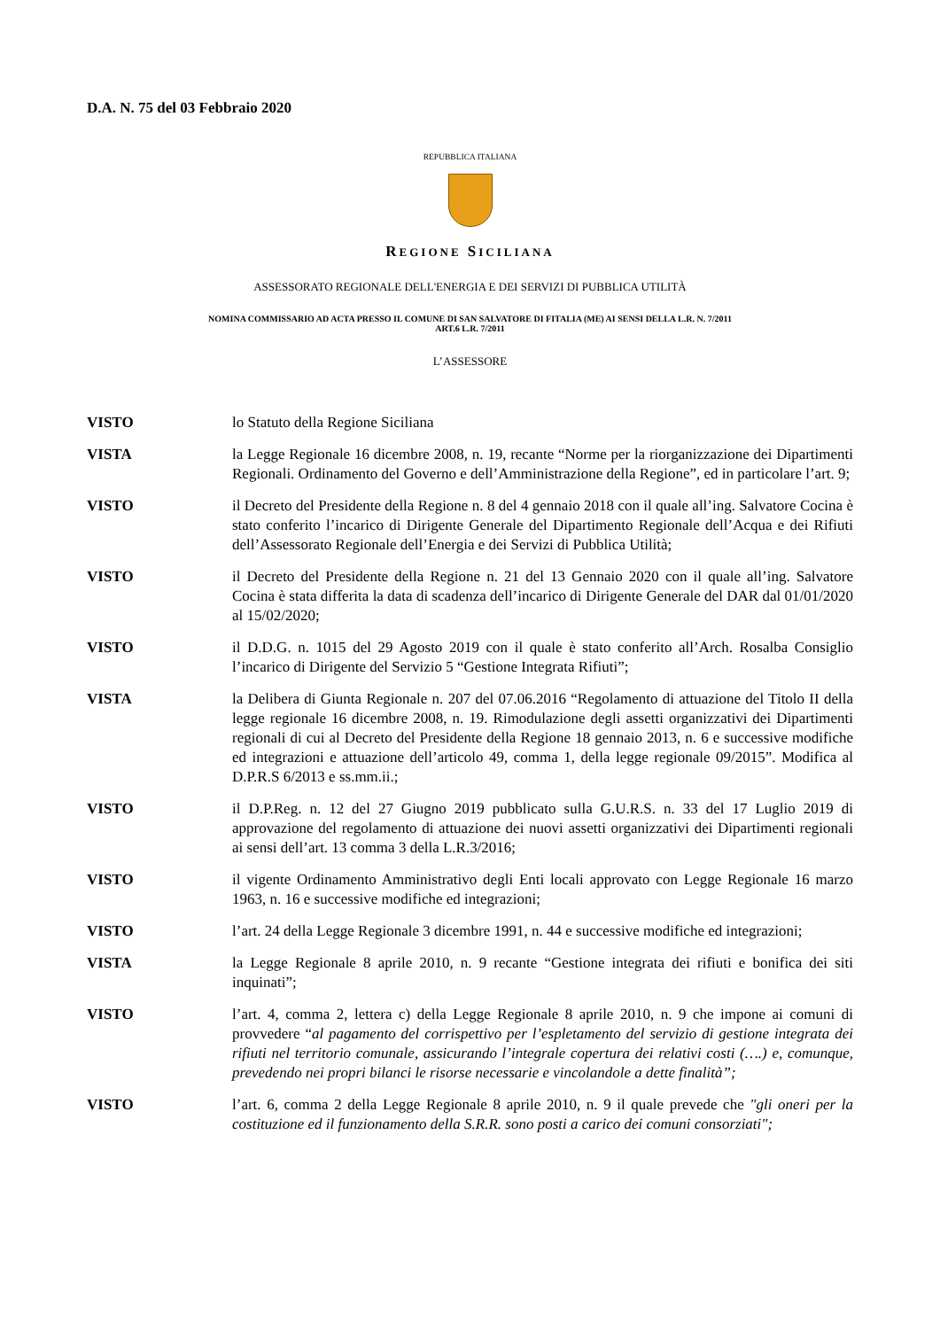D.A. N. 75 del 03 Febbraio 2020
REPUBBLICA ITALIANA
REGIONE SICILIANA
ASSESSORATO REGIONALE DELL'ENERGIA E DEI SERVIZI DI PUBBLICA UTILITÀ
NOMINA COMMISSARIO AD ACTA PRESSO IL COMUNE DI SAN SALVATORE DI FITALIA (ME) AI SENSI DELLA L.R. N. 7/2011
ART.6 L.R. 7/2011
L’ASSESSORE
VISTO lo Statuto della Regione Siciliana
VISTA la Legge Regionale 16 dicembre 2008, n. 19, recante “Norme per la riorganizzazione dei Dipartimenti Regionali. Ordinamento del Governo e dell’Amministrazione della Regione”, ed in particolare l’art. 9;
VISTO il Decreto del Presidente della Regione n. 8 del 4 gennaio 2018 con il quale all’ing. Salvatore Cocina è stato conferito l’incarico di Dirigente Generale del Dipartimento Regionale dell’Acqua e dei Rifiuti dell’Assessorato Regionale dell’Energia e dei Servizi di Pubblica Utilità;
VISTO il Decreto del Presidente della Regione n. 21 del 13 Gennaio 2020 con il quale all’ing. Salvatore Cocina è stata differita la data di scadenza dell’incarico di Dirigente Generale del DAR dal 01/01/2020 al 15/02/2020;
VISTO il D.D.G. n. 1015 del 29 Agosto 2019 con il quale è stato conferito all’Arch. Rosalba Consiglio l’incarico di Dirigente del Servizio 5 “Gestione Integrata Rifiuti”;
VISTA la Delibera di Giunta Regionale n. 207 del 07.06.2016 “Regolamento di attuazione del Titolo II della legge regionale 16 dicembre 2008, n. 19. Rimodulazione degli assetti organizzativi dei Dipartimenti regionali di cui al Decreto del Presidente della Regione 18 gennaio 2013, n. 6 e successive modifiche ed integrazioni e attuazione dell’articolo 49, comma 1, della legge regionale 09/2015”. Modifica al D.P.R.S 6/2013 e ss.mm.ii.;
VISTO il D.P.Reg. n. 12 del 27 Giugno 2019 pubblicato sulla G.U.R.S. n. 33 del 17 Luglio 2019 di approvazione del regolamento di attuazione dei nuovi assetti organizzativi dei Dipartimenti regionali ai sensi dell’art. 13 comma 3 della L.R.3/2016;
VISTO il vigente Ordinamento Amministrativo degli Enti locali approvato con Legge Regionale 16 marzo 1963, n. 16 e successive modifiche ed integrazioni;
VISTO l’art. 24 della Legge Regionale 3 dicembre 1991, n. 44 e successive modifiche ed integrazioni;
VISTA la Legge Regionale 8 aprile 2010, n. 9 recante “Gestione integrata dei rifiuti e bonifica dei siti inquinati”;
VISTO l’art. 4, comma 2, lettera c) della Legge Regionale 8 aprile 2010, n. 9 che impone ai comuni di provvedere “al pagamento del corrispettivo per l’espletamento del servizio di gestione integrata dei rifiuti nel territorio comunale, assicurando l’integrale copertura dei relativi costi (….) e, comunque, prevedendo nei propri bilanci le risorse necessarie e vincolandole a dette finalità”;
VISTO l’art. 6, comma 2 della Legge Regionale 8 aprile 2010, n. 9 il quale prevede che "gli oneri per la costituzione ed il funzionamento della S.R.R. sono posti a carico dei comuni consorziati";